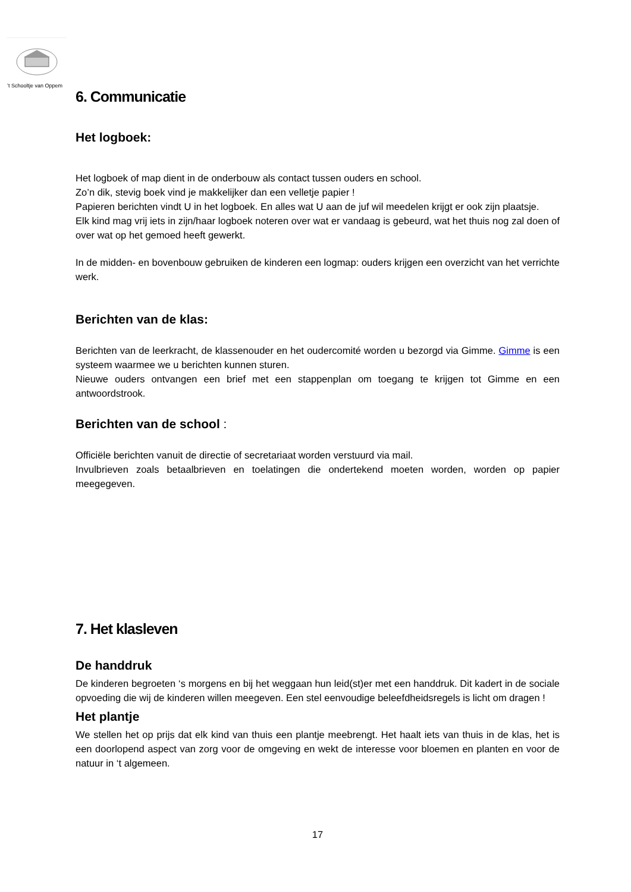’t Schooltje van Oppem
6. Communicatie
Het logboek:
Het logboek of map dient in de onderbouw als contact tussen ouders en school.
Zo’n dik, stevig boek vind je makkelijker dan een velletje papier !
Papieren berichten vindt U in het logboek. En alles wat U aan de juf wil meedelen krijgt er ook zijn plaatsje.
Elk kind mag vrij iets in zijn/haar logboek noteren over wat er vandaag is gebeurd, wat het thuis nog zal doen of over wat op het gemoed heeft gewerkt.
In de midden- en bovenbouw gebruiken de kinderen een logmap: ouders krijgen een overzicht van het verrichte werk.
Berichten van de klas:
Berichten van de leerkracht, de klassenouder en het oudercomité worden u bezorgd via Gimme. Gimme is een systeem waarmee we u berichten kunnen sturen.
Nieuwe ouders ontvangen een brief met een stappenplan om toegang te krijgen tot Gimme en een antwoordstrook.
Berichten van de school :
Officiële berichten vanuit de directie of secretariaat worden verstuurd via mail.
Invulbrieven zoals betaalbrieven en toelatingen die ondertekend moeten worden, worden op papier meegegeven.
7. Het klasleven
De handdruk
De kinderen begroeten ‘s morgens en bij het weggaan hun leid(st)er met een handdruk. Dit kadert in de sociale opvoeding die wij de kinderen willen meegeven. Een stel eenvoudige beleefdheidsregels is licht om dragen !
Het plantje
We stellen het op prijs dat elk kind van thuis een plantje meebrengt. Het haalt iets van thuis in de klas, het is een doorlopend aspect van zorg voor de omgeving en wekt de interesse voor bloemen en planten en voor de natuur in ‘t algemeen.
17